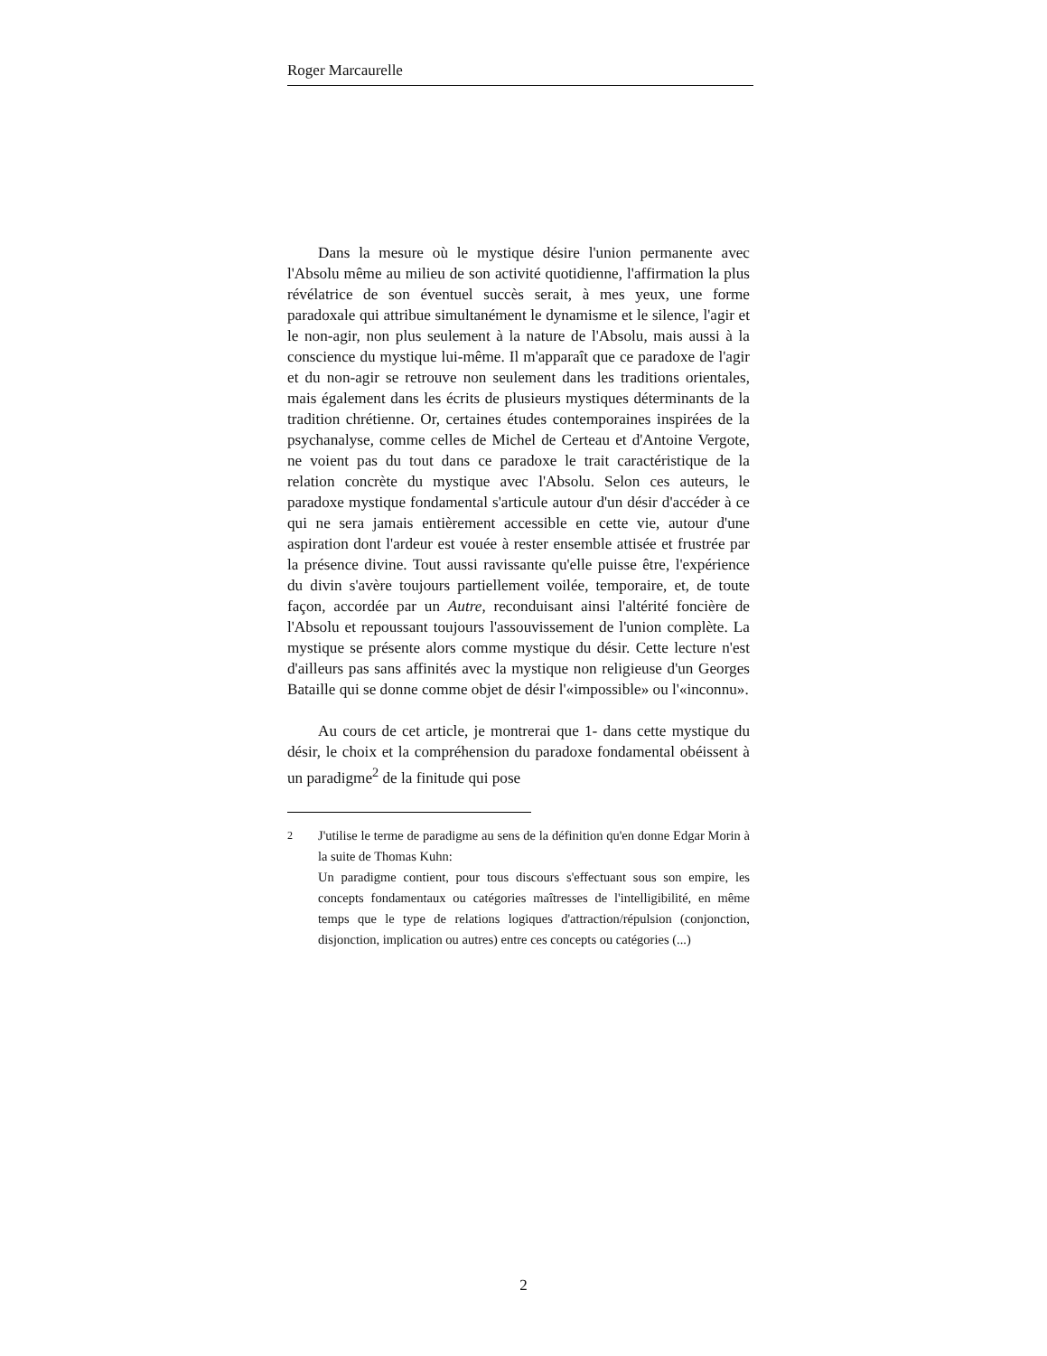Roger Marcaurelle
Dans la mesure où le mystique désire l'union permanente avec l'Absolu même au milieu de son activité quotidienne, l'affirmation la plus révélatrice de son éventuel succès serait, à mes yeux, une forme paradoxale qui attribue simultanément le dynamisme et le silence, l'agir et le non-agir, non plus seulement à la nature de l'Absolu, mais aussi à la conscience du mystique lui-même. Il m'apparaît que ce paradoxe de l'agir et du non-agir se retrouve non seulement dans les traditions orientales, mais également dans les écrits de plusieurs mystiques déterminants de la tradition chrétienne. Or, certaines études contemporaines inspirées de la psychanalyse, comme celles de Michel de Certeau et d'Antoine Vergote, ne voient pas du tout dans ce paradoxe le trait caractéristique de la relation concrète du mystique avec l'Absolu. Selon ces auteurs, le paradoxe mystique fondamental s'articule autour d'un désir d'accéder à ce qui ne sera jamais entièrement accessible en cette vie, autour d'une aspiration dont l'ardeur est vouée à rester ensemble attisée et frustrée par la présence divine. Tout aussi ravissante qu'elle puisse être, l'expérience du divin s'avère toujours partiellement voilée, temporaire, et, de toute façon, accordée par un Autre, reconduisant ainsi l'altérité foncière de l'Absolu et repoussant toujours l'assouvissement de l'union complète. La mystique se présente alors comme mystique du désir. Cette lecture n'est d'ailleurs pas sans affinités avec la mystique non religieuse d'un Georges Bataille qui se donne comme objet de désir l'«impossible» ou l'«inconnu».
Au cours de cet article, je montrerai que 1- dans cette mystique du désir, le choix et la compréhension du paradoxe fondamental obéissent à un paradigme<sup>2</sup> de la finitude qui pose
<sup>2</sup> J'utilise le terme de paradigme au sens de la définition qu'en donne Edgar Morin à la suite de Thomas Kuhn:
Un paradigme contient, pour tous discours s'effectuant sous son empire, les concepts fondamentaux ou catégories maîtresses de l'intelligibilité, en même temps que le type de relations logiques d'attraction/répulsion (conjonction, disjonction, implication ou autres) entre ces concepts ou catégories (...)
2